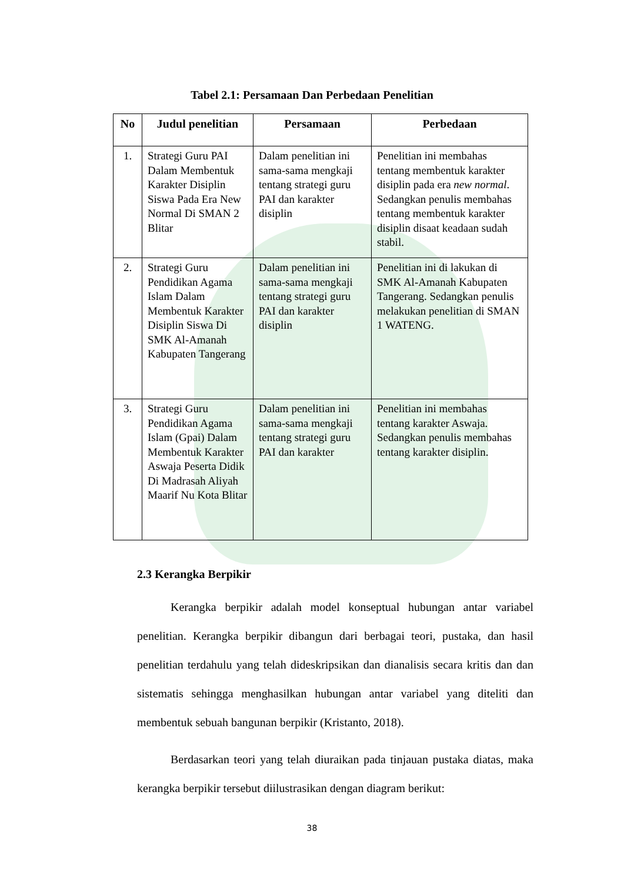Tabel 2.1: Persamaan Dan Perbedaan Penelitian
| No | Judul penelitian | Persamaan | Perbedaan |
| --- | --- | --- | --- |
| 1. | Strategi Guru PAI Dalam Membentuk Karakter Disiplin Siswa Pada Era New Normal Di SMAN 2 Blitar | Dalam penelitian ini sama-sama mengkaji tentang strategi guru PAI dan karakter disiplin | Penelitian ini membahas tentang membentuk karakter disiplin pada era new normal . Sedangkan penulis membahas tentang membentuk karakter disiplin disaat keadaan sudah stabil. |
| 2. | Strategi Guru Pendidikan Agama Islam Dalam Membentuk Karakter Disiplin Siswa Di SMK Al-Amanah Kabupaten Tangerang | Dalam penelitian ini sama-sama mengkaji tentang strategi guru PAI dan karakter disiplin | Penelitian ini di lakukan di SMK Al-Amanah Kabupaten Tangerang. Sedangkan penulis melakukan penelitian di SMAN 1 WATENG. |
| 3. | Strategi Guru Pendidikan Agama Islam (Gpai) Dalam Membentuk Karakter Aswaja Peserta Didik Di Madrasah Aliyah Maarif Nu Kota Blitar | Dalam penelitian ini sama-sama mengkaji tentang strategi guru PAI dan karakter | Penelitian ini membahas tentang karakter Aswaja. Sedangkan penulis membahas tentang karakter disiplin. |
2.3 Kerangka Berpikir
Kerangka berpikir adalah model konseptual hubungan antar variabel penelitian. Kerangka berpikir dibangun dari berbagai teori, pustaka, dan hasil penelitian terdahulu yang telah dideskripsikan dan dianalisis secara kritis dan dan sistematis sehingga menghasilkan hubungan antar variabel yang diteliti dan membentuk sebuah bangunan berpikir (Kristanto, 2018).
Berdasarkan teori yang telah diuraikan pada tinjauan pustaka diatas, maka kerangka berpikir tersebut diilustrasikan dengan diagram berikut:
38